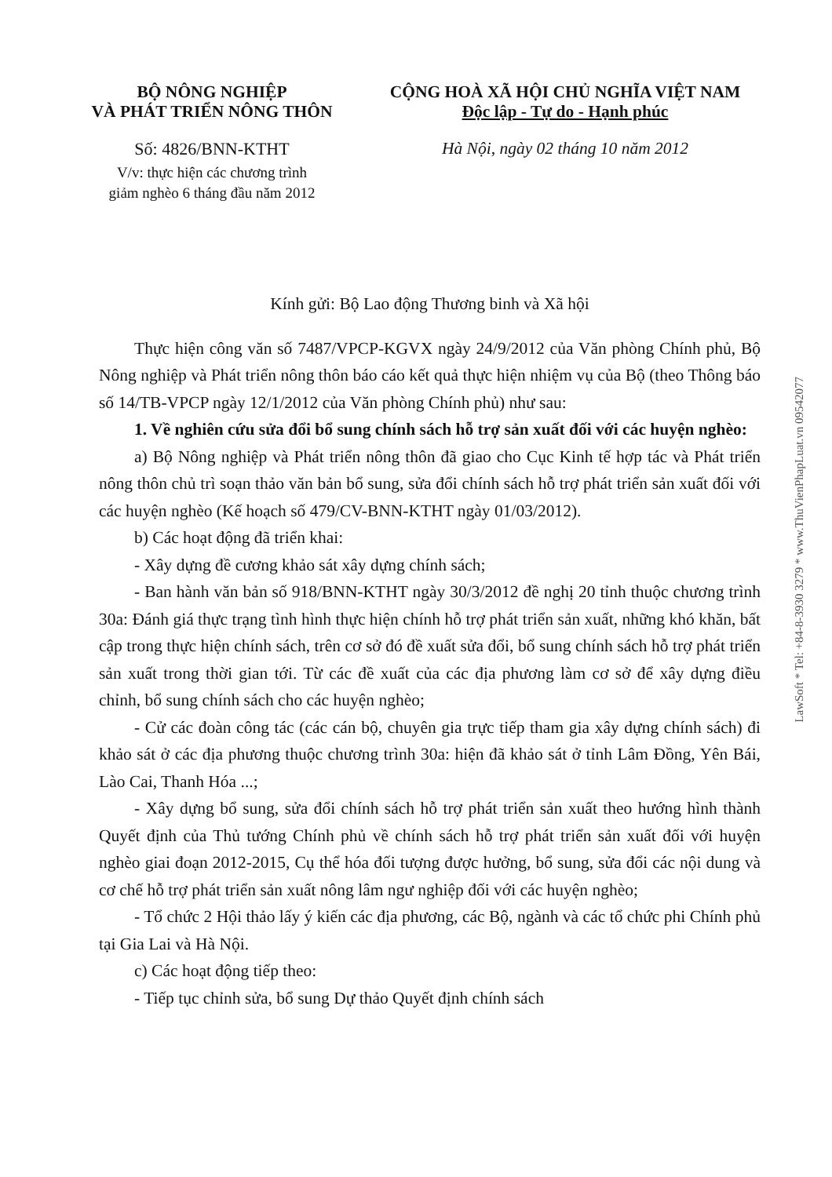BỘ NÔNG NGHIỆP
VÀ PHÁT TRIỂN NÔNG THÔN
Số: 4826/BNN-KTHT
V/v: thực hiện các chương trình
giảm nghèo 6 tháng đầu năm 2012
CỘNG HOÀ XÃ HỘI CHỦ NGHĨA VIỆT NAM
Độc lập - Tự do - Hạnh phúc
Hà Nội, ngày 02 tháng 10 năm 2012
Kính gửi: Bộ Lao động Thương binh và Xã hội
Thực hiện công văn số 7487/VPCP-KGVX ngày 24/9/2012 của Văn phòng Chính phủ, Bộ Nông nghiệp và Phát triển nông thôn báo cáo kết quả thực hiện nhiệm vụ của Bộ (theo Thông báo số 14/TB-VPCP ngày 12/1/2012 của Văn phòng Chính phủ) như sau:
1. Về nghiên cứu sửa đổi bổ sung chính sách hỗ trợ sản xuất đối với các huyện nghèo:
a) Bộ Nông nghiệp và Phát triển nông thôn đã giao cho Cục Kinh tế hợp tác và Phát triển nông thôn chủ trì soạn thảo văn bản bổ sung, sửa đổi chính sách hỗ trợ phát triển sản xuất đối với các huyện nghèo (Kế hoạch số 479/CV-BNN-KTHT ngày 01/03/2012).
b) Các hoạt động đã triển khai:
- Xây dựng đề cương khảo sát xây dựng chính sách;
- Ban hành văn bản số 918/BNN-KTHT ngày 30/3/2012 đề nghị 20 tỉnh thuộc chương trình 30a: Đánh giá thực trạng tình hình thực hiện chính hỗ trợ phát triển sản xuất, những khó khăn, bất cập trong thực hiện chính sách, trên cơ sở đó đề xuất sửa đổi, bổ sung chính sách hỗ trợ phát triển sản xuất trong thời gian tới. Từ các đề xuất của các địa phương làm cơ sở để xây dựng điều chỉnh, bổ sung chính sách cho các huyện nghèo;
- Cử các đoàn công tác (các cán bộ, chuyên gia trực tiếp tham gia xây dựng chính sách) đi khảo sát ở các địa phương thuộc chương trình 30a: hiện đã khảo sát ở tỉnh Lâm Đồng, Yên Bái, Lào Cai, Thanh Hóa ...;
- Xây dựng bổ sung, sửa đổi chính sách hỗ trợ phát triển sản xuất theo hướng hình thành Quyết định của Thủ tướng Chính phủ về chính sách hỗ trợ phát triển sản xuất đối với huyện nghèo giai đoạn 2012-2015, Cụ thể hóa đối tượng được hưởng, bổ sung, sửa đổi các nội dung và cơ chế hỗ trợ phát triển sản xuất nông lâm ngư nghiệp đối với các huyện nghèo;
- Tổ chức 2 Hội thảo lấy ý kiến các địa phương, các Bộ, ngành và các tổ chức phi Chính phủ tại Gia Lai và Hà Nội.
c) Các hoạt động tiếp theo:
- Tiếp tục chỉnh sửa, bổ sung Dự thảo Quyết định chính sách
LawSoft * Tel: +84-8-3930 3279 * www.ThuVienPhapLuat.vn 09542077